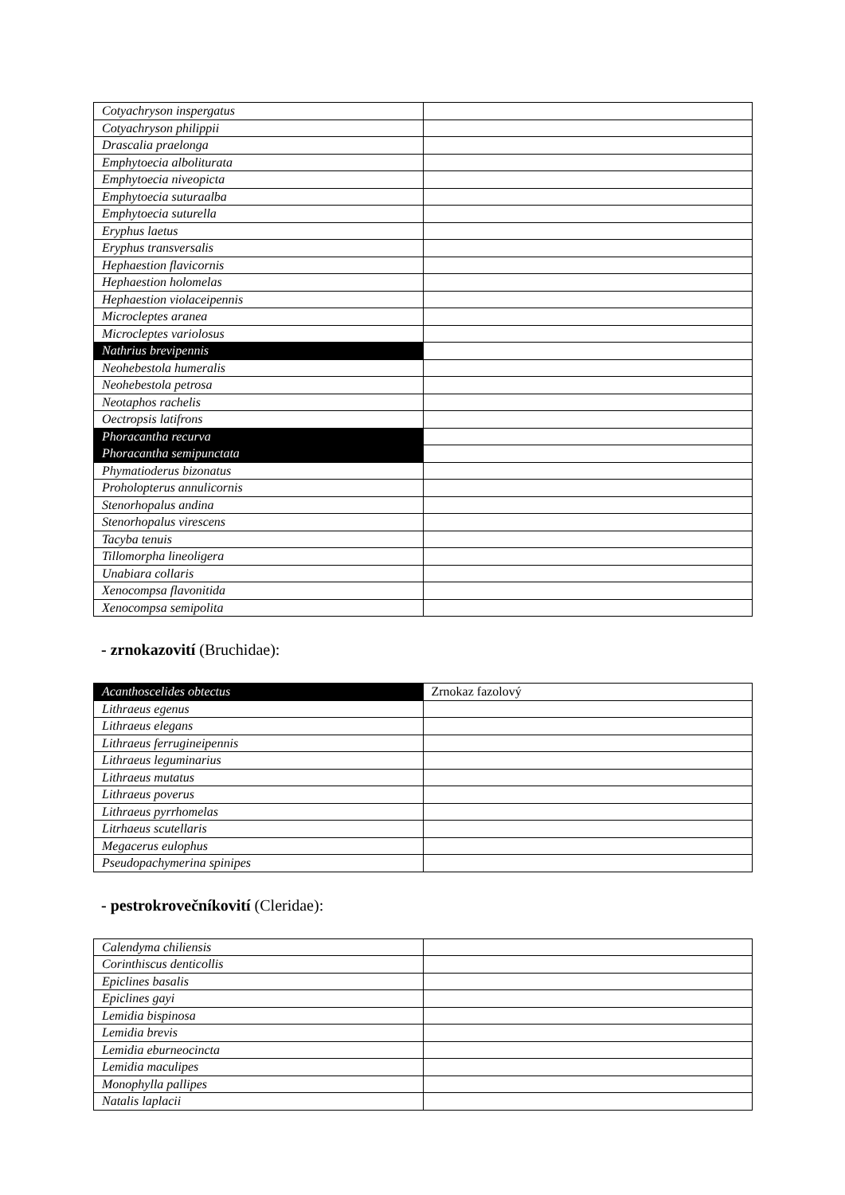| Cotyachryson inspergatus | |
| Cotyachryson philippii | |
| Drascalia praelonga | |
| Emphytoecia alboliturata | |
| Emphytoecia niveopicta | |
| Emphytoecia suturaalba | |
| Emphytoecia suturella | |
| Eryphus laetus | |
| Eryphus transversalis | |
| Hephaestion flavicornis | |
| Hephaestion holomelas | |
| Hephaestion violaceipennis | |
| Microcleptes aranea | |
| Microcleptes variolosus | |
| Nathrius brevipennis | |
| Neohebestola humeralis | |
| Neohebestola petrosa | |
| Neotaphos rachelis | |
| Oectropsis latifrons | |
| Phoracantha recurva | |
| Phoracantha semipunctata | |
| Phymatioderus bizonatus | |
| Proholopterus annulicornis | |
| Stenorhopalus andina | |
| Stenorhopalus virescens | |
| Tacyba tenuis | |
| Tillomorpha lineoligera | |
| Unabiara collaris | |
| Xenocompsa flavonitida | |
| Xenocompsa semipolita | |
- zrnokazovití (Bruchidae):
| Acanthoscelides obtectus | Zrnokaz fazolový |
| Lithraeus egenus | |
| Lithraeus elegans | |
| Lithraeus ferrugineipennis | |
| Lithraeus leguminarius | |
| Lithraeus mutatus | |
| Lithraeus poverus | |
| Lithraeus pyrrhomelas | |
| Litrhaeus scutellaris | |
| Megacerus eulophus | |
| Pseudopachymerina spinipes | |
- pestrokrovečníkovití (Cleridae):
| Calendyma chiliensis | |
| Corinthiscus denticollis | |
| Epiclines basalis | |
| Epiclines gayi | |
| Lemidia bispinosa | |
| Lemidia brevis | |
| Lemidia eburneocincta | |
| Lemidia maculipes | |
| Monophylla pallipes | |
| Natalis laplacii | |